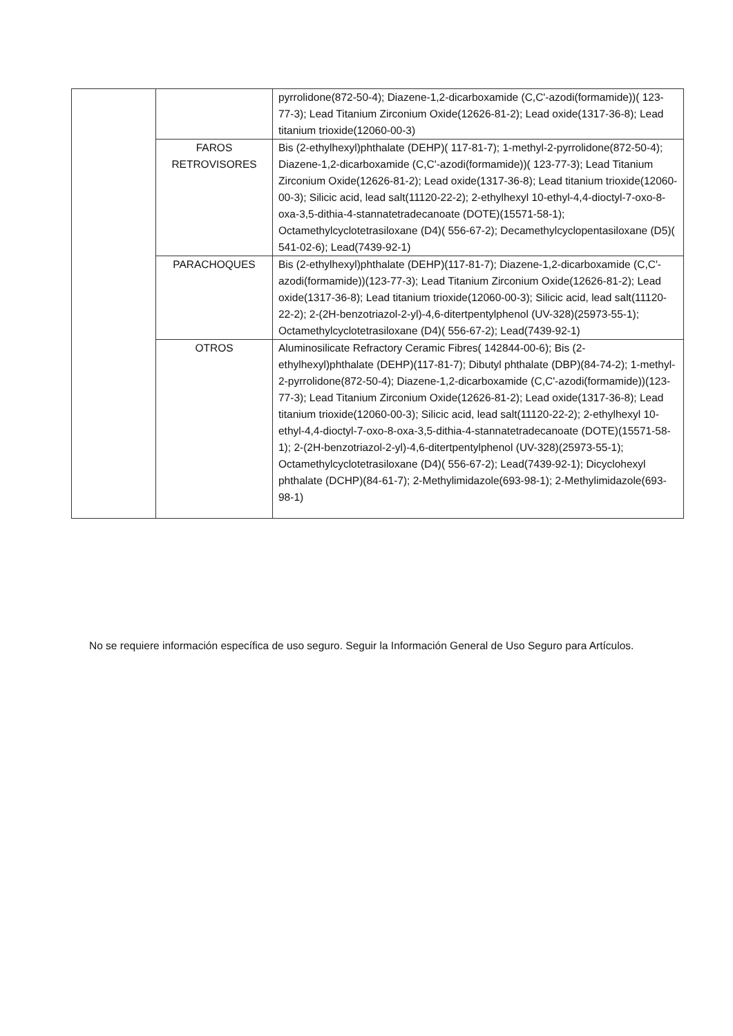| | | pyrrolidone(872-50-4); Diazene-1,2-dicarboxamide (C,C'-azodi(formamide))( 123-77-3); Lead Titanium Zirconium Oxide(12626-81-2); Lead oxide(1317-36-8); Lead titanium trioxide(12060-00-3) |
| | FAROS RETROVISORES | Bis (2-ethylhexyl)phthalate (DEHP)( 117-81-7); 1-methyl-2-pyrrolidone(872-50-4); Diazene-1,2-dicarboxamide (C,C'-azodi(formamide))( 123-77-3); Lead Titanium Zirconium Oxide(12626-81-2); Lead oxide(1317-36-8); Lead titanium trioxide(12060-00-3); Silicic acid, lead salt(11120-22-2); 2-ethylhexyl 10-ethyl-4,4-dioctyl-7-oxo-8-oxa-3,5-dithia-4-stannatetradecanoate (DOTE)(15571-58-1); Octamethylcyclotetrasiloxane (D4)( 556-67-2); Decamethylcyclopentasiloxane (D5)( 541-02-6); Lead(7439-92-1) |
| | PARACHOQUES | Bis (2-ethylhexyl)phthalate (DEHP)(117-81-7); Diazene-1,2-dicarboxamide (C,C'-azodi(formamide))(123-77-3); Lead Titanium Zirconium Oxide(12626-81-2); Lead oxide(1317-36-8); Lead titanium trioxide(12060-00-3); Silicic acid, lead salt(11120-22-2); 2-(2H-benzotriazol-2-yl)-4,6-ditertpentylphenol (UV-328)(25973-55-1); Octamethylcyclotetrasiloxane (D4)( 556-67-2); Lead(7439-92-1) |
| | OTROS | Aluminosilicate Refractory Ceramic Fibres( 142844-00-6); Bis (2-ethylhexyl)phthalate (DEHP)(117-81-7); Dibutyl phthalate (DBP)(84-74-2); 1-methyl-2-pyrrolidone(872-50-4); Diazene-1,2-dicarboxamide (C,C'-azodi(formamide))(123-77-3); Lead Titanium Zirconium Oxide(12626-81-2); Lead oxide(1317-36-8); Lead titanium trioxide(12060-00-3); Silicic acid, lead salt(11120-22-2); 2-ethylhexyl 10-ethyl-4,4-dioctyl-7-oxo-8-oxa-3,5-dithia-4-stannatetradecanoate (DOTE)(15571-58-1); 2-(2H-benzotriazol-2-yl)-4,6-ditertpentylphenol (UV-328)(25973-55-1); Octamethylcyclotetrasiloxane (D4)( 556-67-2); Lead(7439-92-1); Dicyclohexyl phthalate (DCHP)(84-61-7); 2-Methylimidazole(693-98-1); 2-Methylimidazole(693-98-1) |
No se requiere información específica de uso seguro. Seguir la Información General de Uso Seguro para Artículos.